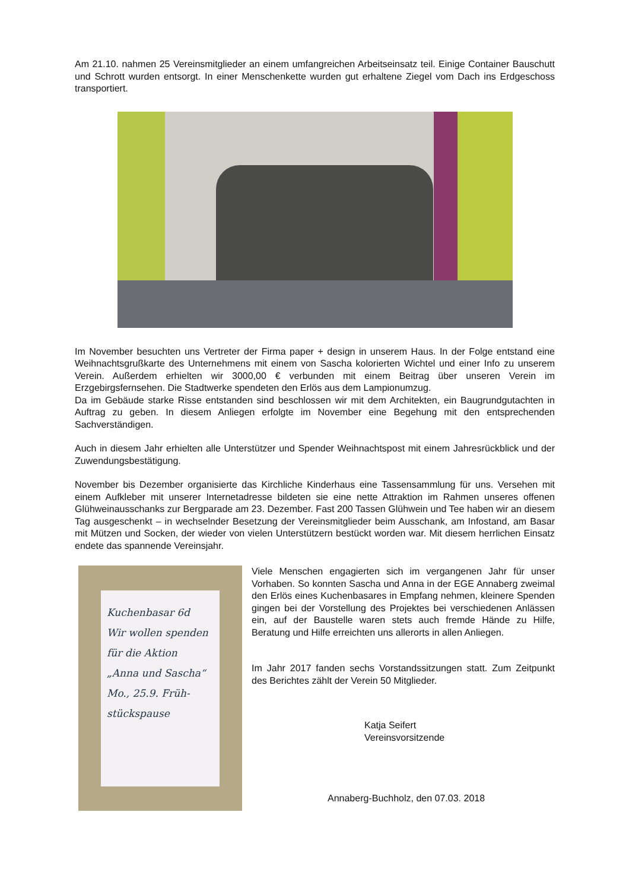Am 21.10. nahmen 25 Vereinsmitglieder an einem umfangreichen Arbeitseinsatz teil. Einige Container Bauschutt und Schrott wurden entsorgt. In einer Menschenkette wurden gut erhaltene Ziegel vom Dach ins Erdgeschoss transportiert.
Im November besuchten uns Vertreter der Firma paper + design in unserem Haus. In der Folge entstand eine Weihnachtsgrußkarte des Unternehmens mit einem von Sascha kolorierten Wichtel und einer Info zu unserem Verein. Außerdem erhielten wir 3000,00 € verbunden mit einem Beitrag über unseren Verein im Erzgebirgsfernsehen. Die Stadtwerke spendeten den Erlös aus dem Lampionumzug.
Da im Gebäude starke Risse entstanden sind beschlossen wir mit dem Architekten, ein Baugrundgutachten in Auftrag zu geben. In diesem Anliegen erfolgte im November eine Begehung mit den entsprechenden Sachverständigen.
Auch in diesem Jahr erhielten alle Unterstützer und Spender Weihnachtspost mit einem Jahresrückblick und der Zuwendungsbestätigung.
November bis Dezember organisierte das Kirchliche Kinderhaus eine Tassensammlung für uns. Versehen mit einem Aufkleber mit unserer Internetadresse bildeten sie eine nette Attraktion im Rahmen unseres offenen Glühweinausschanks zur Bergparade am 23. Dezember. Fast 200 Tassen Glühwein und Tee haben wir an diesem Tag ausgeschenkt – in wechselnder Besetzung der Vereinsmitglieder beim Ausschank, am Infostand, am Basar mit Mützen und Socken, der wieder von vielen Unterstützern bestückt worden war. Mit diesem herrlichen Einsatz endete das spannende Vereinsjahr.
Kuchenbasar 6d
Wir wollen spenden
für die Aktion
„Anna und Sascha“
Mo., 25.9. Früh-
stückspause
Viele Menschen engagierten sich im vergangenen Jahr für unser Vorhaben. So konnten Sascha und Anna in der EGE Annaberg zweimal den Erlös eines Kuchenbasares in Empfang nehmen, kleinere Spenden gingen bei der Vorstellung des Projektes bei verschiedenen Anlässen ein, auf der Baustelle waren stets auch fremde Hände zu Hilfe, Beratung und Hilfe erreichten uns allerorts in allen Anliegen.
Im Jahr 2017 fanden sechs Vorstandssitzungen statt. Zum Zeitpunkt des Berichtes zählt der Verein 50 Mitglieder.
Katja Seifert
Vereinsvorsitzende
Annaberg-Buchholz, den 07.03. 2018